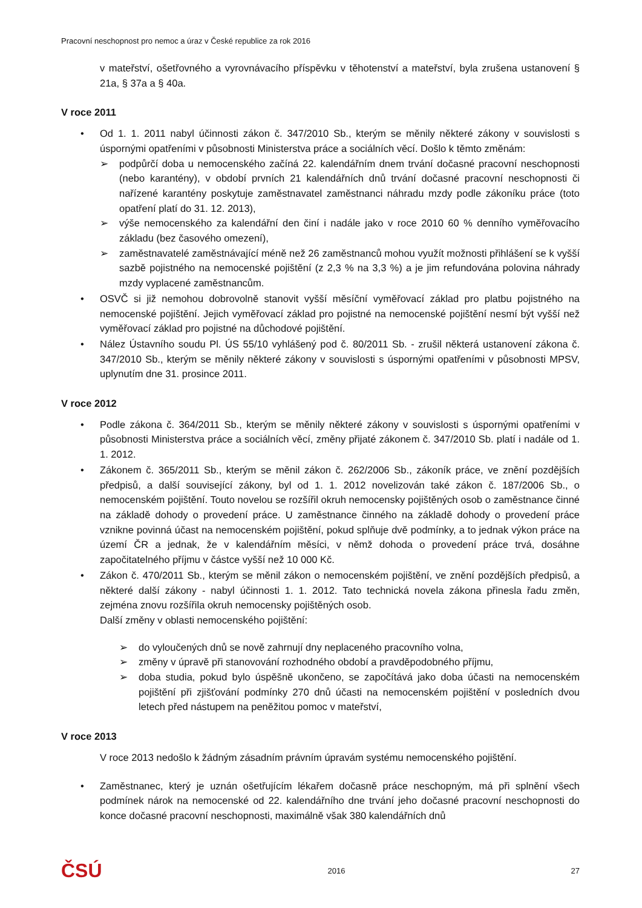Pracovní neschopnost pro nemoc a úraz v České republice za rok 2016
v mateřství, ošetřovného a vyrovnávacího příspěvku v těhotenství a mateřství, byla zrušena ustanovení § 21a, § 37a a § 40a.
V roce 2011
• Od 1. 1. 2011 nabyl účinnosti zákon č. 347/2010 Sb., kterým se měnily některé zákony v souvislosti s úspornými opatřeními v působnosti Ministerstva práce a sociálních věcí. Došlo k těmto změnám:
➢ podpůrčí doba u nemocenského začíná 22. kalendářním dnem trvání dočasné pracovní neschopnosti (nebo karantény), v období prvních 21 kalendářních dnů trvání dočasné pracovní neschopnosti či nařízené karantény poskytuje zaměstnavatel zaměstnanci náhradu mzdy podle zákoníku práce (toto opatření platí do 31. 12. 2013),
➢ výše nemocenského za kalendářní den činí i nadále jako v roce 2010 60 % denního vyměřovacího základu (bez časového omezení),
➢ zaměstnavatelé zaměstnávající méně než 26 zaměstnanců mohou využít možnosti přihlášení se k vyšší sazbě pojistného na nemocenské pojištění (z 2,3 % na 3,3 %) a je jim refundována polovina náhrady mzdy vyplacené zaměstnancům.
• OSVČ si již nemohou dobrovolně stanovit vyšší měsíční vyměřovací základ pro platbu pojistného na nemocenské pojištění. Jejich vyměřovací základ pro pojistné na nemocenské pojištění nesmí být vyšší než vyměřovací základ pro pojistné na důchodové pojištění.
• Nález Ústavního soudu Pl. ÚS 55/10 vyhlášený pod č. 80/2011 Sb. - zrušil některá ustanovení zákona č. 347/2010 Sb., kterým se měnily některé zákony v souvislosti s úspornými opatřeními v působnosti MPSV, uplynutím dne 31. prosince 2011.
V roce 2012
• Podle zákona č. 364/2011 Sb., kterým se měnily některé zákony v souvislosti s úspornými opatřeními v působnosti Ministerstva práce a sociálních věcí, změny přijaté zákonem č. 347/2010 Sb. platí i nadále od 1. 1. 2012.
• Zákonem č. 365/2011 Sb., kterým se měnil zákon č. 262/2006 Sb., zákoník práce, ve znění pozdějších předpisů, a další související zákony, byl od 1. 1. 2012 novelizován také zákon č. 187/2006 Sb., o nemocenském pojištění. Touto novelou se rozšířil okruh nemocensky pojištěných osob o zaměstnance činné na základě dohody o provedení práce. U zaměstnance činného na základě dohody o provedení práce vznikne povinná účast na nemocenském pojištění, pokud splňuje dvě podmínky, a to jednak výkon práce na území ČR a jednak, že v kalendářním měsíci, v němž dohoda o provedení práce trvá, dosáhne započitatelného příjmu v částce vyšší než 10 000 Kč.
• Zákon č. 470/2011 Sb., kterým se měnil zákon o nemocenském pojištění, ve znění pozdějších předpisů, a některé další zákony - nabyl účinnosti 1. 1. 2012. Tato technická novela zákona přinesla řadu změn, zejména znovu rozšířila okruh nemocensky pojištěných osob.
Další změny v oblasti nemocenského pojištění:
➢ do vyloučených dnů se nově zahrnují dny neplaceného pracovního volna,
➢ změny v úpravě při stanovování rozhodného období a pravděpodobného příjmu,
➢ doba studia, pokud bylo úspěšně ukončeno, se započítává jako doba účasti na nemocenském pojištění při zjišťování podmínky 270 dnů účasti na nemocenském pojištění v posledních dvou letech před nástupem na peněžitou pomoc v mateřství,
V roce 2013
V roce 2013 nedošlo k žádným zásadním právním úpravám systému nemocenského pojištění.
• Zaměstnanec, který je uznán ošetřujícím lékařem dočasně práce neschopným, má při splnění všech podmínek nárok na nemocenské od 22. kalendářního dne trvání jeho dočasné pracovní neschopnosti do konce dočasné pracovní neschopnosti, maximálně však 380 kalendářních dnů
ČSÚ 2016 27